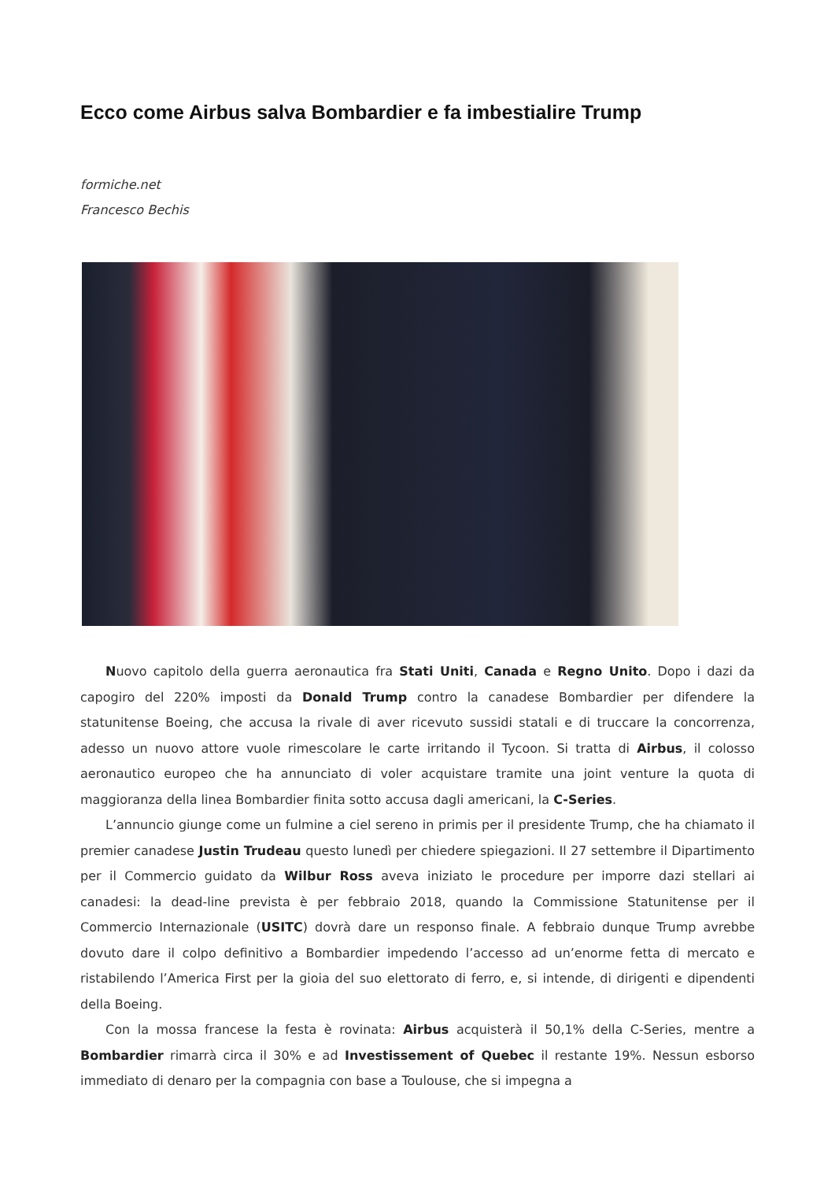Ecco come Airbus salva Bombardier e fa imbestialire Trump
formiche.net
Francesco Bechis
Nuovo capitolo della guerra aeronautica fra Stati Uniti, Canada e Regno Unito. Dopo i dazi da capogiro del 220% imposti da Donald Trump contro la canadese Bombardier per difendere la statunitense Boeing, che accusa la rivale di aver ricevuto sussidi statali e di truccare la concorrenza, adesso un nuovo attore vuole rimescolare le carte irritando il Tycoon. Si tratta di Airbus, il colosso aeronautico europeo che ha annunciato di voler acquistare tramite una joint venture la quota di maggioranza della linea Bombardier finita sotto accusa dagli americani, la C-Series.
L’annuncio giunge come un fulmine a ciel sereno in primis per il presidente Trump, che ha chiamato il premier canadese Justin Trudeau questo lunedì per chiedere spiegazioni. Il 27 settembre il Dipartimento per il Commercio guidato da Wilbur Ross aveva iniziato le procedure per imporre dazi stellari ai canadesi: la dead-line prevista è per febbraio 2018, quando la Commissione Statunitense per il Commercio Internazionale (USITC) dovrà dare un responso finale. A febbraio dunque Trump avrebbe dovuto dare il colpo definitivo a Bombardier impedendo l’accesso ad un’enorme fetta di mercato e ristabilendo l’America First per la gioia del suo elettorato di ferro, e, si intende, di dirigenti e dipendenti della Boeing.
Con la mossa francese la festa è rovinata: Airbus acquisterà il 50,1% della C-Series, mentre a Bombardier rimarrà circa il 30% e ad Investissement of Quebec il restante 19%. Nessun esborso immediato di denaro per la compagnia con base a Toulouse, che si impegna a